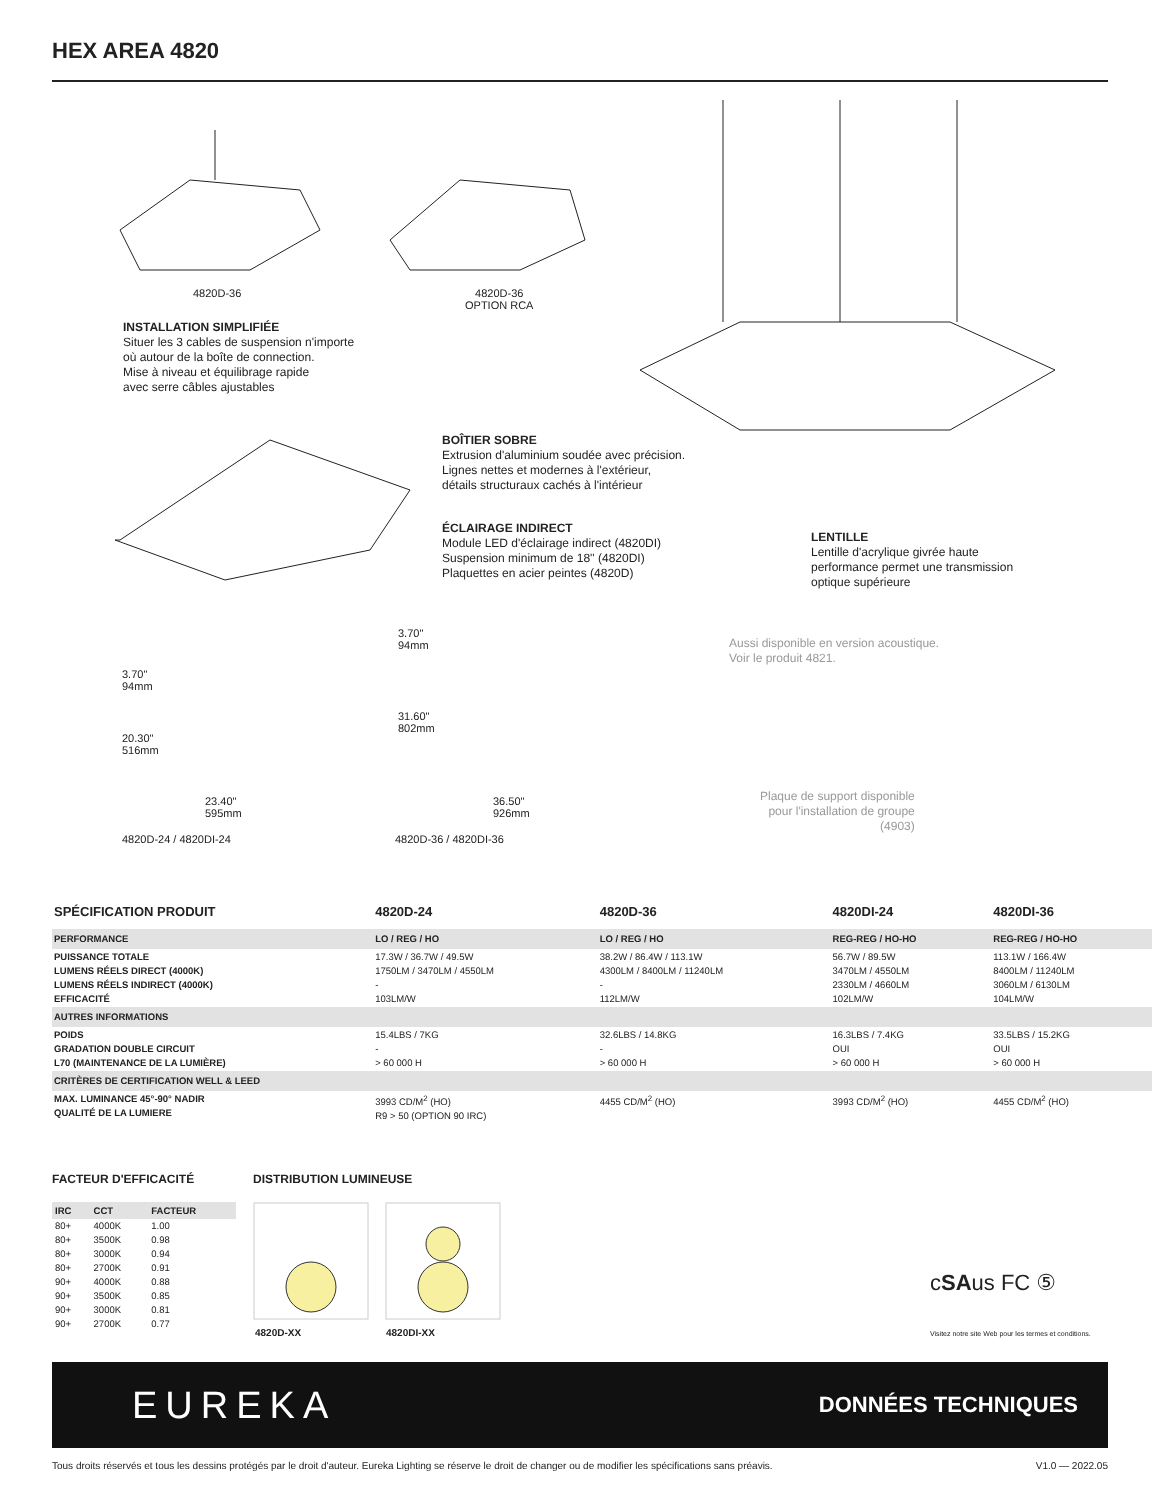HEX AREA 4820
4820D-36
4820D-36
OPTION RCA
INSTALLATION SIMPLIFIÉE
Situer les 3 cables de suspension n'importe
où autour de la boîte de connection.
Mise à niveau et équilibrage rapide
avec serre câbles ajustables
BOÎTIER SOBRE
Extrusion d'aluminium soudée avec précision.
Lignes nettes et modernes à l'extérieur,
détails structuraux cachés à l'intérieur
ÉCLAIRAGE INDIRECT
Module LED d'éclairage indirect (4820DI)
Suspension minimum de 18'' (4820DI)
Plaquettes en acier peintes (4820D)
LENTILLE
Lentille d'acrylique givrée haute
performance permet une transmission
optique supérieure
3.70"
94mm
20.30"
516mm
23.40"
595mm
4820D-24 / 4820DI-24
3.70"
94mm
31.60"
802mm
36.50"
926mm
4820D-36 / 4820DI-36
Aussi disponible en version acoustique.
Voir le produit 4821.
Plaque de support disponible
pour l'installation de groupe
(4903)
| SPÉCIFICATION PRODUIT | 4820D-24 | 4820D-36 | 4820DI-24 | 4820DI-36 |
| --- | --- | --- | --- | --- |
| PERFORMANCE | LO / REG / HO | LO / REG / HO | REG-REG / HO-HO | REG-REG / HO-HO |
| PUISSANCE TOTALE LUMENS RÉELS DIRECT (4000K) LUMENS RÉELS INDIRECT (4000K) EFFICACITÉ | 17.3W / 36.7W / 49.5W 1750LM / 3470LM / 4550LM - 103LM/W | 38.2W / 86.4W / 113.1W 4300LM / 8400LM / 11240LM - 112LM/W | 56.7W / 89.5W 3470LM / 4550LM 2330LM / 4660LM 102LM/W | 113.1W / 166.4W 8400LM / 11240LM 3060LM / 6130LM 104LM/W |
| AUTRES INFORMATIONS | | | | |
| POIDS GRADATION DOUBLE CIRCUIT L70 (MAINTENANCE DE LA LUMIÈRE) | 15.4LBS / 7KG - > 60 000 H | 32.6LBS / 14.8KG - > 60 000 H | 16.3LBS / 7.4KG OUI > 60 000 H | 33.5LBS / 15.2KG OUI > 60 000 H |
| CRITÈRES DE CERTIFICATION WELL & LEED | | | | |
| MAX. LUMINANCE 45°-90° NADIR QUALITÉ DE LA LUMIERE | 3993 CD/M<sup>2</sup> (HO) R9 > 50 (OPTION 90 IRC) | 4455 CD/M<sup>2</sup> (HO) | 3993 CD/M<sup>2</sup> (HO) | 4455 CD/M<sup>2</sup> (HO) |
FACTEUR D'EFFICACITÉ DISTRIBUTION LUMINEUSE
| IRC | CCT | FACTEUR |
| --- | --- | --- |
| 80+ | 4000K | 1.00 |
| 80+ | 3500K | 0.98 |
| 80+ | 3000K | 0.94 |
| 80+ | 2700K | 0.91 |
| 90+ | 4000K | 0.88 |
| 90+ | 3500K | 0.85 |
| 90+ | 3000K | 0.81 |
| 90+ | 2700K | 0.77 |
4820D-XX 4820DI-XX
cSAus FC ⑤
Visitez notre site Web pour les termes et conditions.
EUREKA
DONNÉES TECHNIQUES
Tous droits réservés et tous les dessins protégés par le droit d'auteur. Eureka Lighting se réserve le droit de changer ou de modifier les spécifications sans préavis. V1.0 — 2022.05